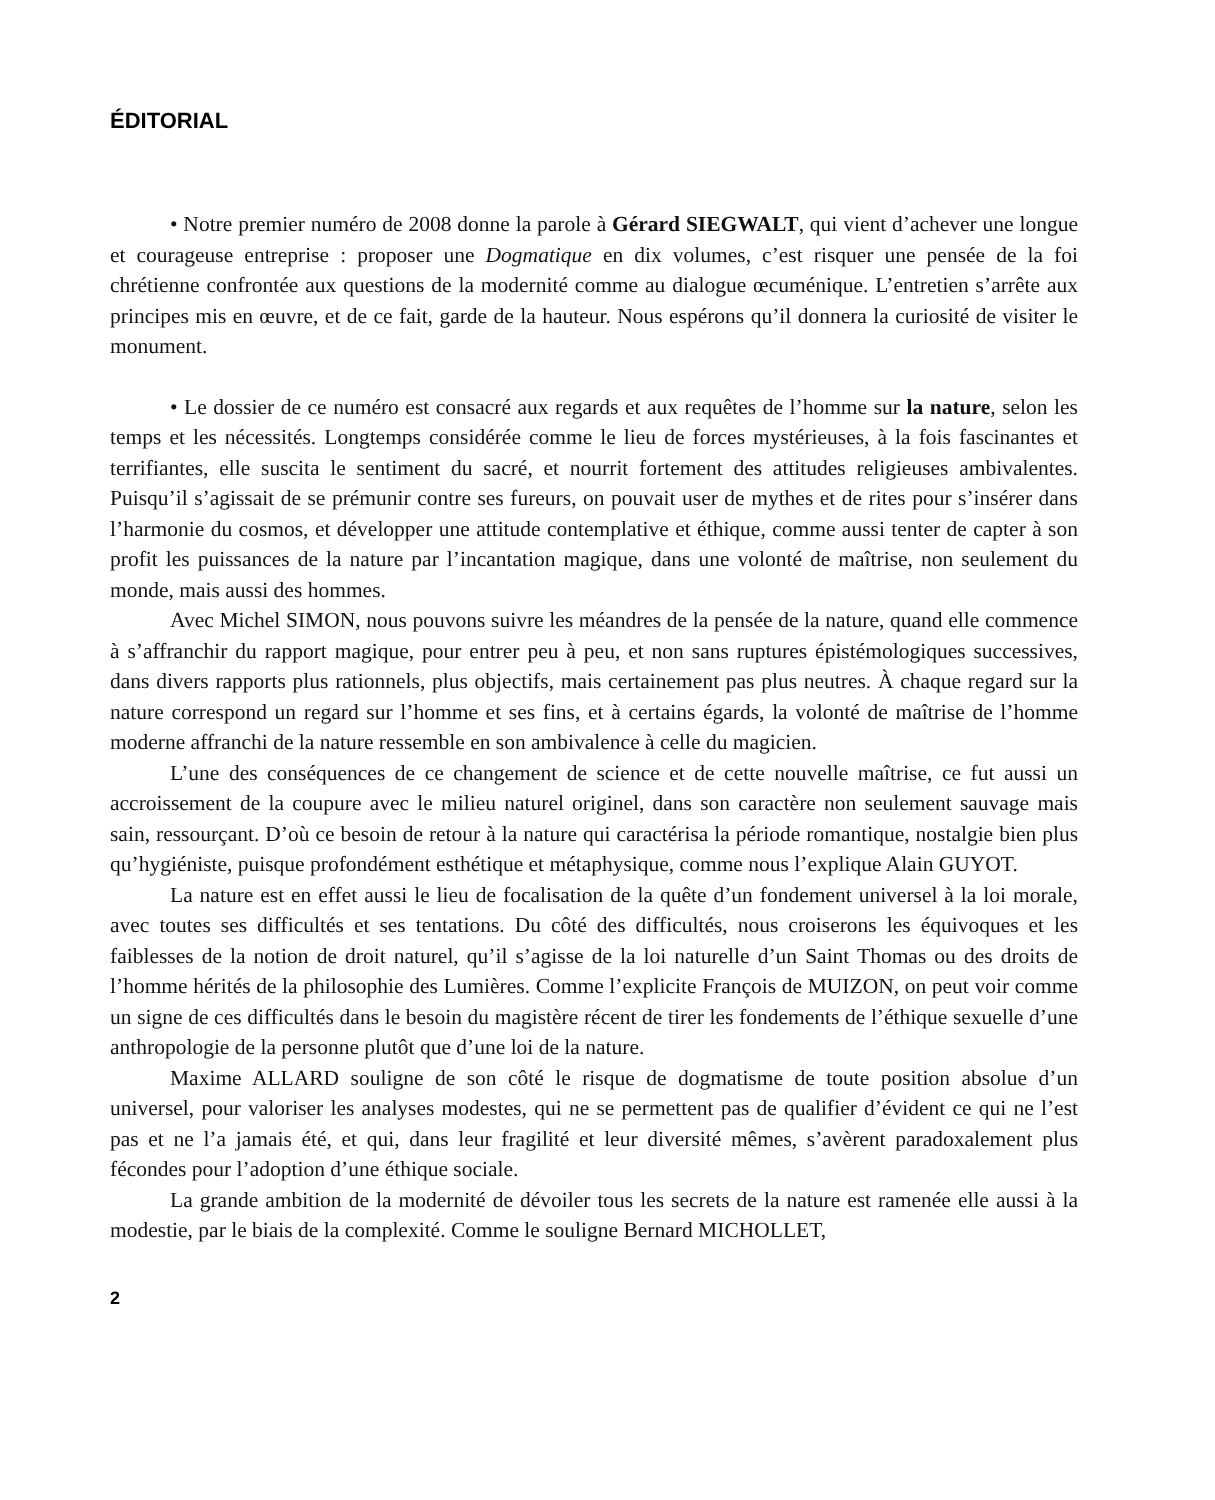ÉDITORIAL
• Notre premier numéro de 2008 donne la parole à Gérard SIEGWALT, qui vient d’achever une longue et courageuse entreprise : proposer une Dogmatique en dix volumes, c’est risquer une pensée de la foi chrétienne confrontée aux questions de la modernité comme au dialogue œcuménique. L’entretien s’arrête aux principes mis en œuvre, et de ce fait, garde de la hauteur. Nous espérons qu’il donnera la curiosité de visiter le monument.
• Le dossier de ce numéro est consacré aux regards et aux requêtes de l’homme sur la nature, selon les temps et les nécessités. Longtemps considérée comme le lieu de forces mystérieuses, à la fois fascinantes et terrifiantes, elle suscita le sentiment du sacré, et nourrit fortement des attitudes religieuses ambivalentes. Puisqu’il s’agissait de se prémunir contre ses fureurs, on pouvait user de mythes et de rites pour s’insérer dans l’harmonie du cosmos, et développer une attitude contemplative et éthique, comme aussi tenter de capter à son profit les puissances de la nature par l’incantation magique, dans une volonté de maîtrise, non seulement du monde, mais aussi des hommes.
Avec Michel SIMON, nous pouvons suivre les méandres de la pensée de la nature, quand elle commence à s’affranchir du rapport magique, pour entrer peu à peu, et non sans ruptures épistémologiques successives, dans divers rapports plus rationnels, plus objectifs, mais certainement pas plus neutres. À chaque regard sur la nature correspond un regard sur l’homme et ses fins, et à certains égards, la volonté de maîtrise de l’homme moderne affranchi de la nature ressemble en son ambivalence à celle du magicien.
L’une des conséquences de ce changement de science et de cette nouvelle maîtrise, ce fut aussi un accroissement de la coupure avec le milieu naturel originel, dans son caractère non seulement sauvage mais sain, ressourçant. D’où ce besoin de retour à la nature qui caractérisa la période romantique, nostalgie bien plus qu’hygiéniste, puisque profondément esthétique et métaphysique, comme nous l’explique Alain GUYOT.
La nature est en effet aussi le lieu de focalisation de la quête d’un fondement universel à la loi morale, avec toutes ses difficultés et ses tentations. Du côté des difficultés, nous croiserons les équivoques et les faiblesses de la notion de droit naturel, qu’il s’agisse de la loi naturelle d’un Saint Thomas ou des droits de l’homme hérités de la philosophie des Lumières. Comme l’explicite François de MUIZON, on peut voir comme un signe de ces difficultés dans le besoin du magistère récent de tirer les fondements de l’éthique sexuelle d’une anthropologie de la personne plutôt que d’une loi de la nature.
Maxime ALLARD souligne de son côté le risque de dogmatisme de toute position absolue d’un universel, pour valoriser les analyses modestes, qui ne se permettent pas de qualifier d’évident ce qui ne l’est pas et ne l’a jamais été, et qui, dans leur fragilité et leur diversité mêmes, s’avèrent paradoxalement plus fécondes pour l’adoption d’une éthique sociale.
La grande ambition de la modernité de dévoiler tous les secrets de la nature est ramenée elle aussi à la modestie, par le biais de la complexité. Comme le souligne Bernard MICHOLLET,
2